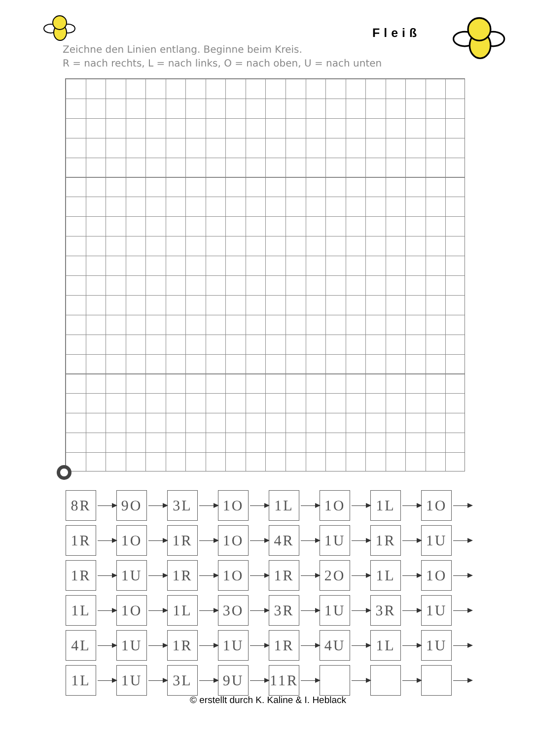Fleiß
Zeichne den Linien entlang. Beginne beim Kreis.
R = nach rechts, L = nach links, O = nach oben, U = nach unten
| 8R | | 9O | | 3L | | 1O | | 1L | | 1O | | 1L | | 1O | |
| 1R | | 1O | | 1R | | 1O | | 4R | | 1U | | 1R | | 1U | |
| 1R | | 1U | | 1R | | 1O | | 1R | | 2O | | 1L | | 1O | |
| 1L | | 1O | | 1L | | 3O | | 3R | | 1U | | 3R | | 1U | |
| 4L | | 1U | | 1R | | 1U | | 1R | | 4U | | 1L | | 1U | |
| 1L | | 1U | | 3L | | 9U | | 11R | | | | | | | |
© erstellt durch K. Kaline & I. Heblack